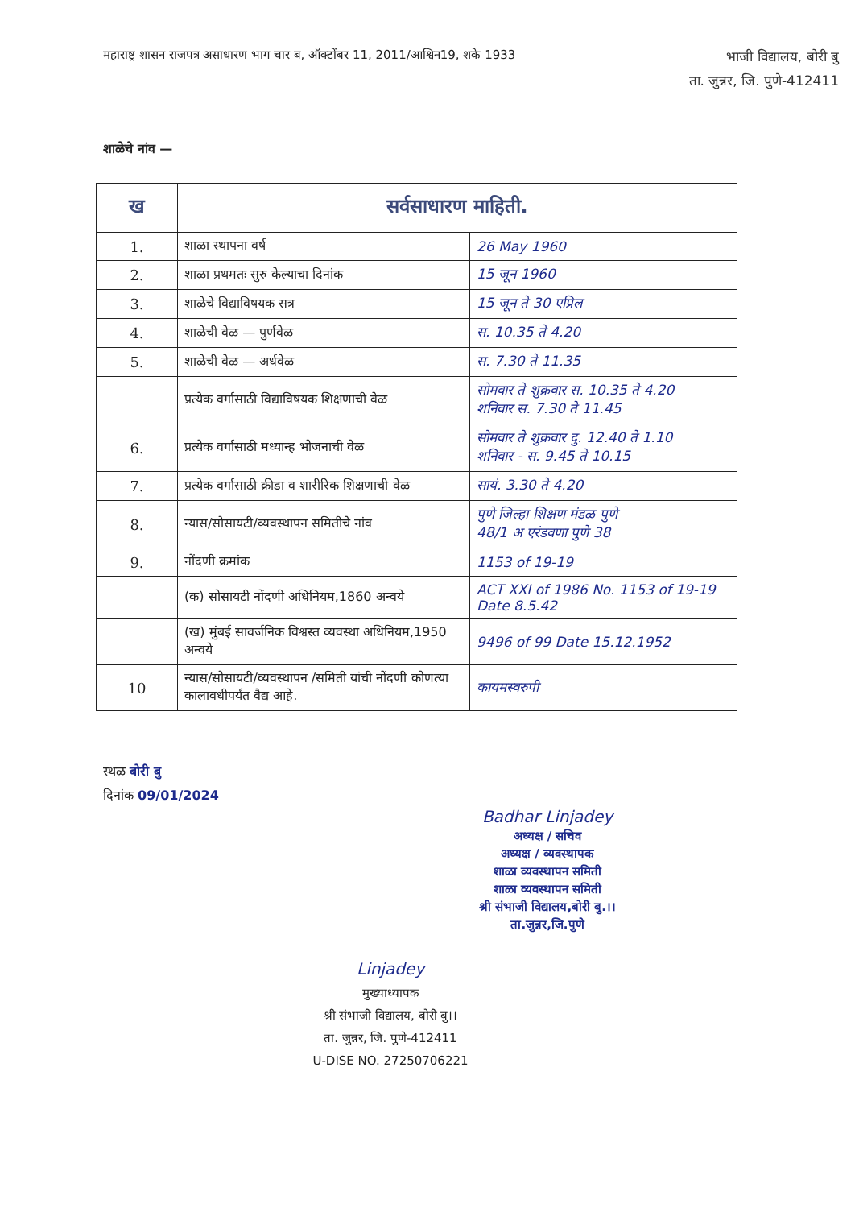महाराष्ट्र शासन राजपत्र असाधारण भाग चार ब, ऑक्टोंबर 11, 2011/आश्विन19, शके 1933
भाजी विद्यालय, बोरी बु
ता. जुन्नर, जि. पुणे-412411
शाळेचे नांव —
| ख | सर्वसाधारण माहिती. | |
| --- | --- | --- |
| 1. | शाळा स्थापना वर्ष | 26 May 1960 |
| 2. | शाळा प्रथमतः सुरु केल्याचा दिनांक | 15 जून 1960 |
| 3. | शाळेचे विद्याविषयक सत्र | 15 जून ते 30 एप्रिल |
| 4. | शाळेची वेळ — पुर्णवेळ | स. 10.35 ते 4.20 |
| 5. | शाळेची वेळ — अर्धवेळ | स. 7.30 ते 11.35 |
| | प्रत्येक वर्गासाठी विद्याविषयक शिक्षणाची वेळ | सोमवार ते शुक्रवार स. 10.35 ते 4.20 शनिवार स. 7.30 ते 11.45 |
| 6. | प्रत्येक वर्गासाठी मध्यान्ह भोजनाची वेळ | सोमवार ते शुक्रवार दु. 12.40 ते 1.10 शनिवार - स. 9.45 ते 10.15 |
| 7. | प्रत्येक वर्गासाठी क्रीडा व शारीरिक शिक्षणाची वेळ | सायं. 3.30 ते 4.20 |
| 8. | न्यास/सोसायटी/व्यवस्थापन समितीचे नांव | पुणे जिल्हा शिक्षण मंडळ पुणे 48/1 अ एरंडवणा पुणे 38 |
| 9. | नोंदणी क्रमांक | 1153 of 19-19 |
| | (क) सोसायटी नोंदणी अधिनियम,1860 अन्वये | ACT XXI of 1986 No. 1153 of 19-19 Date 8.5.42 |
| | (ख) मुंबई सावर्जनिक विश्वस्त व्यवस्था अधिनियम,1950 अन्वये | 9496 of 99 Date 15.12.1952 |
| 10 | न्यास/सोसायटी/व्यवस्थापन /समिती यांची नोंदणी कोणत्या कालावधीपर्यंत वैद्य आहे. | कायमस्वरुपी |
स्थळ बोरी बु
दिनांक 09/01/2024
Badhar Linjadey
अध्यक्ष / सचिव
अध्यक्ष / व्यवस्थापक
शाळा व्यवस्थापन समिती
शाळा व्यवस्थापन समिती
श्री संभाजी विद्यालय,बोरी बु.।।
ता.जुन्नर,जि.पुणे
Linjadey
मुख्याध्यापक
श्री संभाजी विद्यालय, बोरी बु।।
ता. जुन्नर, जि. पुणे-412411
U-DISE NO. 27250706221